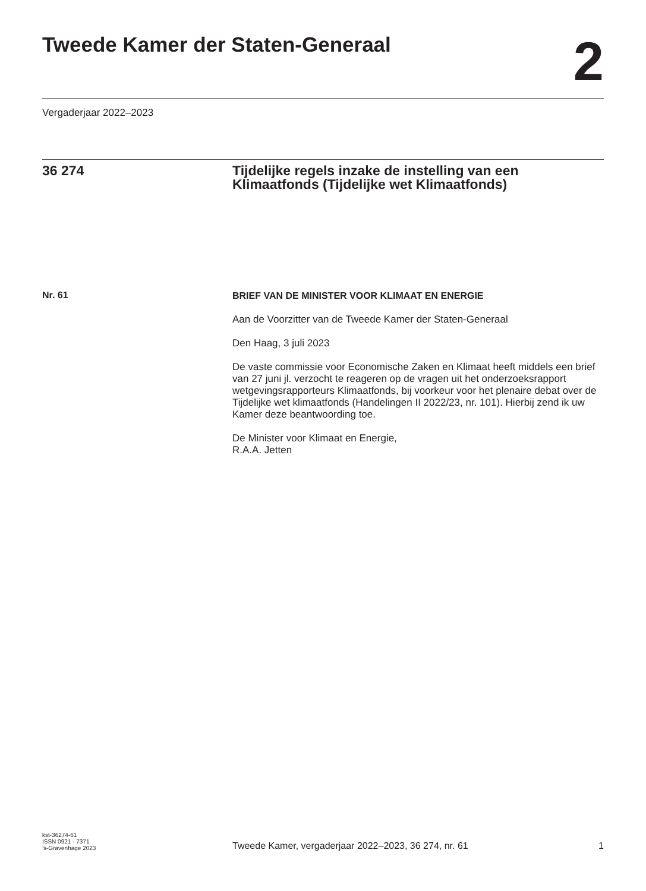Tweede Kamer der Staten-Generaal
2
Vergaderjaar 2022–2023
36 274 Tijdelijke regels inzake de instelling van een Klimaatfonds (Tijdelijke wet Klimaatfonds)
Nr. 61
BRIEF VAN DE MINISTER VOOR KLIMAAT EN ENERGIE
Aan de Voorzitter van de Tweede Kamer der Staten-Generaal
Den Haag, 3 juli 2023
De vaste commissie voor Economische Zaken en Klimaat heeft middels een brief van 27 juni jl. verzocht te reageren op de vragen uit het onderzoeksrapport wetgevingsrapporteurs Klimaatfonds, bij voorkeur voor het plenaire debat over de Tijdelijke wet klimaatfonds (Handelingen II 2022/23, nr. 101). Hierbij zend ik uw Kamer deze beantwoording toe.
De Minister voor Klimaat en Energie,
R.A.A. Jetten
kst-36274-61
ISSN 0921 - 7371
’s-Gravenhage 2023
Tweede Kamer, vergaderjaar 2022–2023, 36 274, nr. 61
1